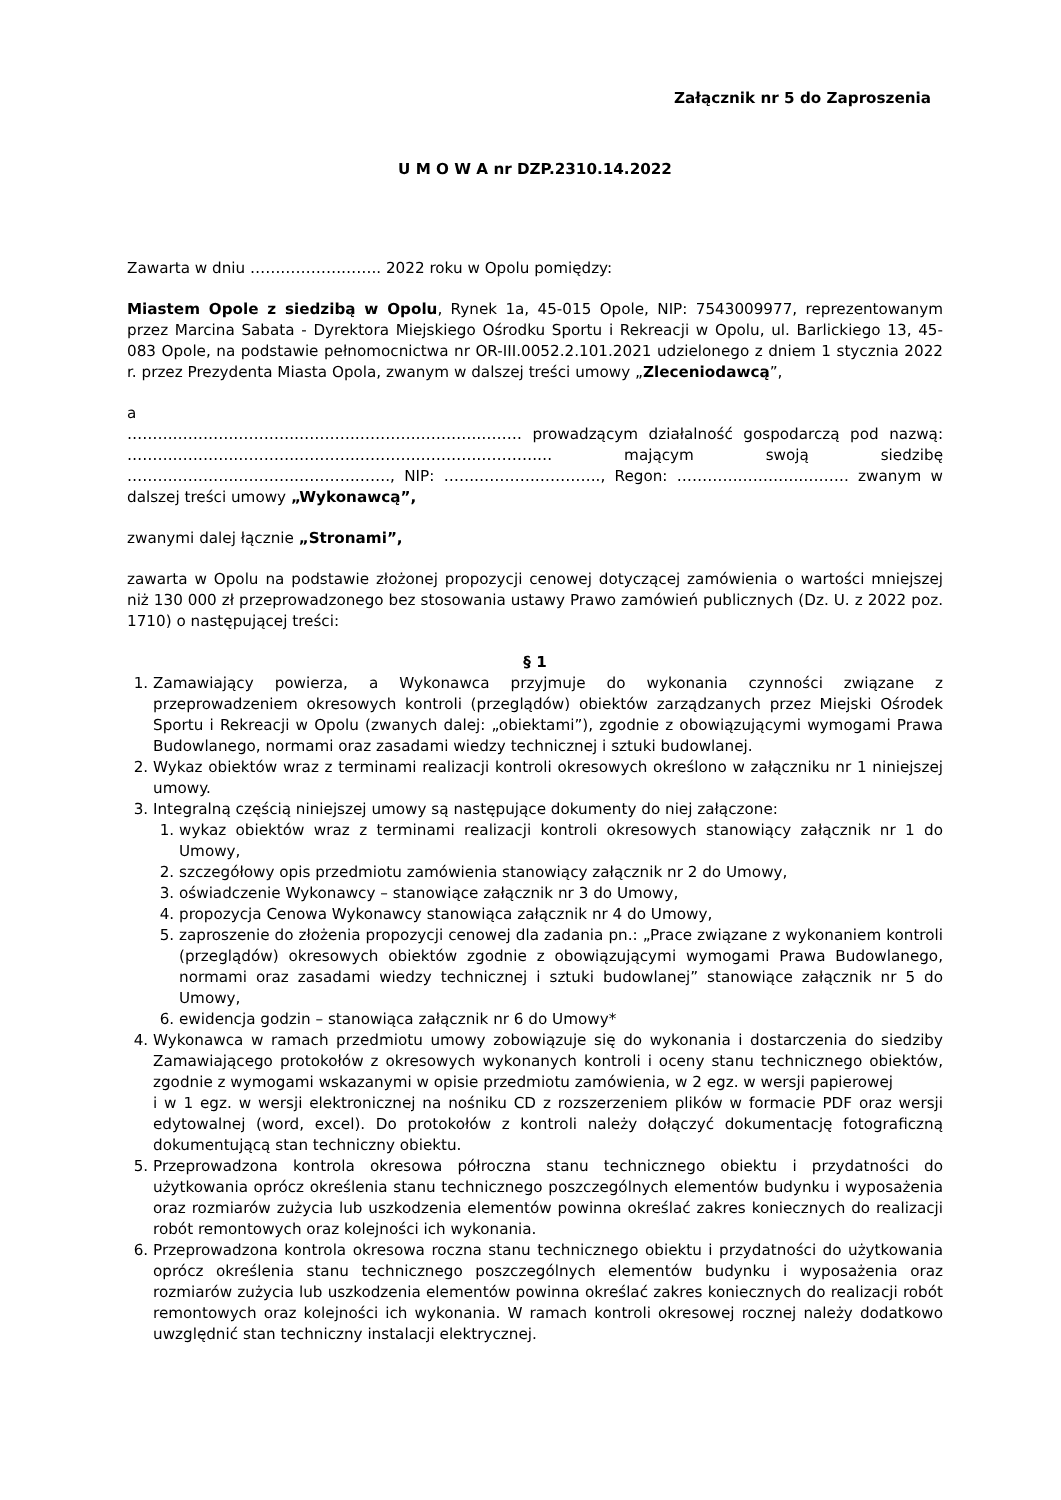Załącznik nr 5 do Zaproszenia
U M O W A nr DZP.2310.14.2022
Zawarta w dniu …………………….. 2022 roku w Opolu pomiędzy:
Miastem Opole z siedzibą w Opolu, Rynek 1a, 45-015 Opole, NIP: 7543009977, reprezentowanym przez Marcina Sabata - Dyrektora Miejskiego Ośrodku Sportu i Rekreacji w Opolu, ul. Barlickiego 13, 45-083 Opole, na podstawie pełnomocnictwa nr OR-III.0052.2.101.2021 udzielonego z dniem 1 stycznia 2022 r. przez Prezydenta Miasta Opola, zwanym w dalszej treści umowy „Zleceniodawcą”,
a
…………………………………………………………………… prowadzącym działalność gospodarczą pod nazwą: ………………………………………………………………………… mającym swoją siedzibę ……………………………………………., NIP: …………………………., Regon: ……………………………. zwanym w dalszej treści umowy „Wykonawcą”,
zwanymi dalej łącznie „Stronami”,
zawarta w Opolu na podstawie złożonej propozycji cenowej dotyczącej zamówienia o wartości mniejszej niż 130 000 zł przeprowadzonego bez stosowania ustawy Prawo zamówień publicznych (Dz. U. z 2022 poz. 1710) o następującej treści:
§ 1
1. Zamawiający powierza, a Wykonawca przyjmuje do wykonania czynności związane z przeprowadzeniem okresowych kontroli (przeglądów) obiektów zarządzanych przez Miejski Ośrodek Sportu i Rekreacji w Opolu (zwanych dalej: „obiektami”), zgodnie z obowiązującymi wymogami Prawa Budowlanego, normami oraz zasadami wiedzy technicznej i sztuki budowlanej.
2. Wykaz obiektów wraz z terminami realizacji kontroli okresowych określono w załączniku nr 1 niniejszej umowy.
3. Integralną częścią niniejszej umowy są następujące dokumenty do niej załączone:
1. wykaz obiektów wraz z terminami realizacji kontroli okresowych stanowiący załącznik nr 1 do Umowy,
2. szczegółowy opis przedmiotu zamówienia stanowiący załącznik nr 2 do Umowy,
3. oświadczenie Wykonawcy – stanowiące załącznik nr 3 do Umowy,
4. propozycja Cenowa Wykonawcy stanowiąca załącznik nr 4 do Umowy,
5. zaproszenie do złożenia propozycji cenowej dla zadania pn.: „Prace związane z wykonaniem kontroli (przeglądów) okresowych obiektów zgodnie z obowiązującymi wymogami Prawa Budowlanego, normami oraz zasadami wiedzy technicznej i sztuki budowlanej” stanowiące załącznik nr 5 do Umowy,
6. ewidencja godzin – stanowiąca załącznik nr 6 do Umowy*
4. Wykonawca w ramach przedmiotu umowy zobowiązuje się do wykonania i dostarczenia do siedziby Zamawiającego protokołów z okresowych wykonanych kontroli i oceny stanu technicznego obiektów, zgodnie z wymogami wskazanymi w opisie przedmiotu zamówienia, w 2 egz. w wersji papierowej
i w 1 egz. w wersji elektronicznej na nośniku CD z rozszerzeniem plików w formacie PDF oraz wersji edytowalnej (word, excel). Do protokołów z kontroli należy dołączyć dokumentację fotograficzną dokumentującą stan techniczny obiektu.
5. Przeprowadzona kontrola okresowa półroczna stanu technicznego obiektu i przydatności do użytkowania oprócz określenia stanu technicznego poszczególnych elementów budynku i wyposażenia oraz rozmiarów zużycia lub uszkodzenia elementów powinna określać zakres koniecznych do realizacji robót remontowych oraz kolejności ich wykonania.
6. Przeprowadzona kontrola okresowa roczna stanu technicznego obiektu i przydatności do użytkowania oprócz określenia stanu technicznego poszczególnych elementów budynku i wyposażenia oraz rozmiarów zużycia lub uszkodzenia elementów powinna określać zakres koniecznych do realizacji robót remontowych oraz kolejności ich wykonania. W ramach kontroli okresowej rocznej należy dodatkowo uwzględnić stan techniczny instalacji elektrycznej.